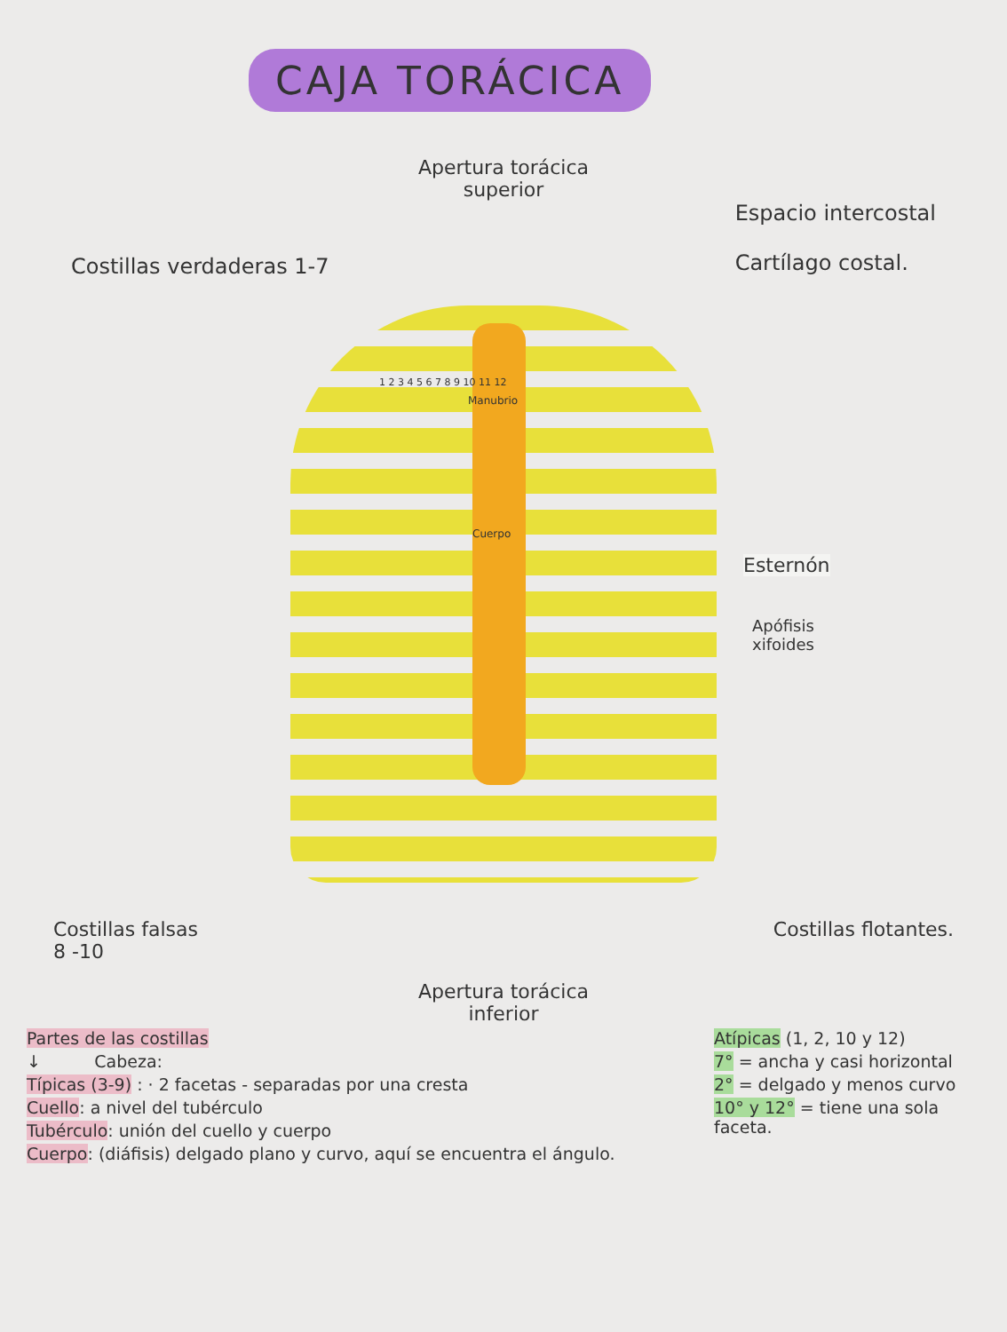CAJA TORÁCICA
Apertura torácica
superior
Costillas verdaderas 1-7 Espacio intercostal
Cartílago costal.
Manubrio
Cuerpo
1 2 3 4 5 6 7 8 9 10 11 12
Esternón
Apófisis
xifoides
Costillas falsas
8 -10 Costillas flotantes.
Apertura torácica
inferior
Partes de las costillas
↓ Cabeza:
Típicas (3-9) : · 2 facetas - separadas por una cresta
Cuello: a nivel del tubérculo
Tubérculo: unión del cuello y cuerpo
Cuerpo: (diáfisis) delgado plano y curvo, aquí se encuentra el ángulo.
Atípicas (1, 2, 10 y 12)
7° = ancha y casi horizontal
2° = delgado y menos curvo
10° y 12° = tiene una sola faceta.